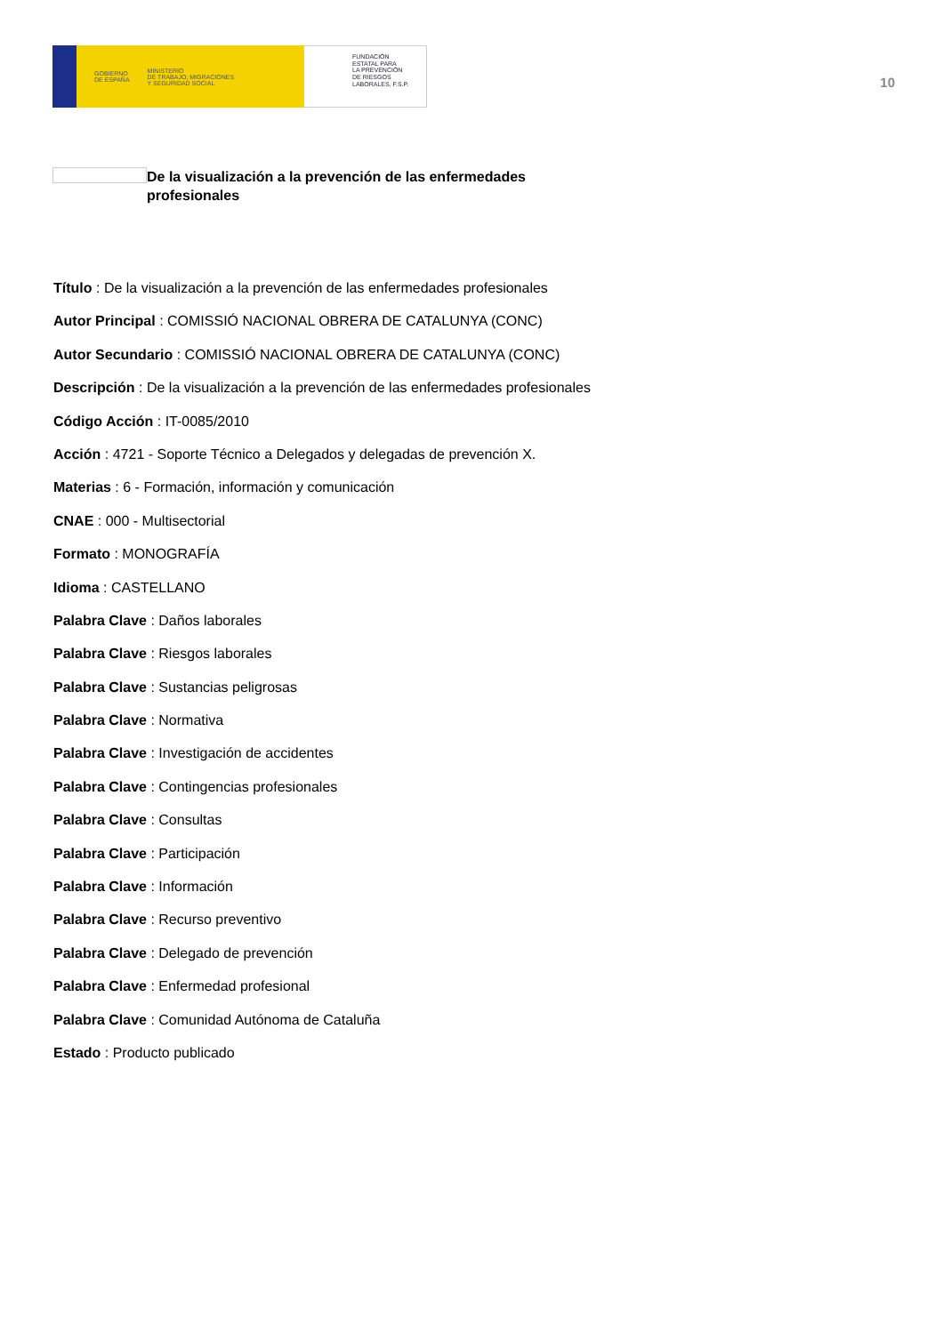GOBIERNO
DE ESPAÑA MINISTERIO
DE TRABAJO, MIGRACIONES
Y SEGURIDAD SOCIAL
FUNDACIÓN
ESTATAL PARA
LA PREVENCIÓN
DE RIESGOS
LABORALES, F.S.P.
10
De la visualización a la prevención de las enfermedades profesionales
Título : De la visualización a la prevención de las enfermedades profesionales
Autor Principal : COMISSIÓ NACIONAL OBRERA DE CATALUNYA (CONC)
Autor Secundario : COMISSIÓ NACIONAL OBRERA DE CATALUNYA (CONC)
Descripción : De la visualización a la prevención de las enfermedades profesionales
Código Acción : IT-0085/2010
Acción : 4721 - Soporte Técnico a Delegados y delegadas de prevención X.
Materias : 6 - Formación, información y comunicación
CNAE : 000 - Multisectorial
Formato : MONOGRAFÍA
Idioma : CASTELLANO
Palabra Clave : Daños laborales
Palabra Clave : Riesgos laborales
Palabra Clave : Sustancias peligrosas
Palabra Clave : Normativa
Palabra Clave : Investigación de accidentes
Palabra Clave : Contingencias profesionales
Palabra Clave : Consultas
Palabra Clave : Participación
Palabra Clave : Información
Palabra Clave : Recurso preventivo
Palabra Clave : Delegado de prevención
Palabra Clave : Enfermedad profesional
Palabra Clave : Comunidad Autónoma de Cataluña
Estado : Producto publicado